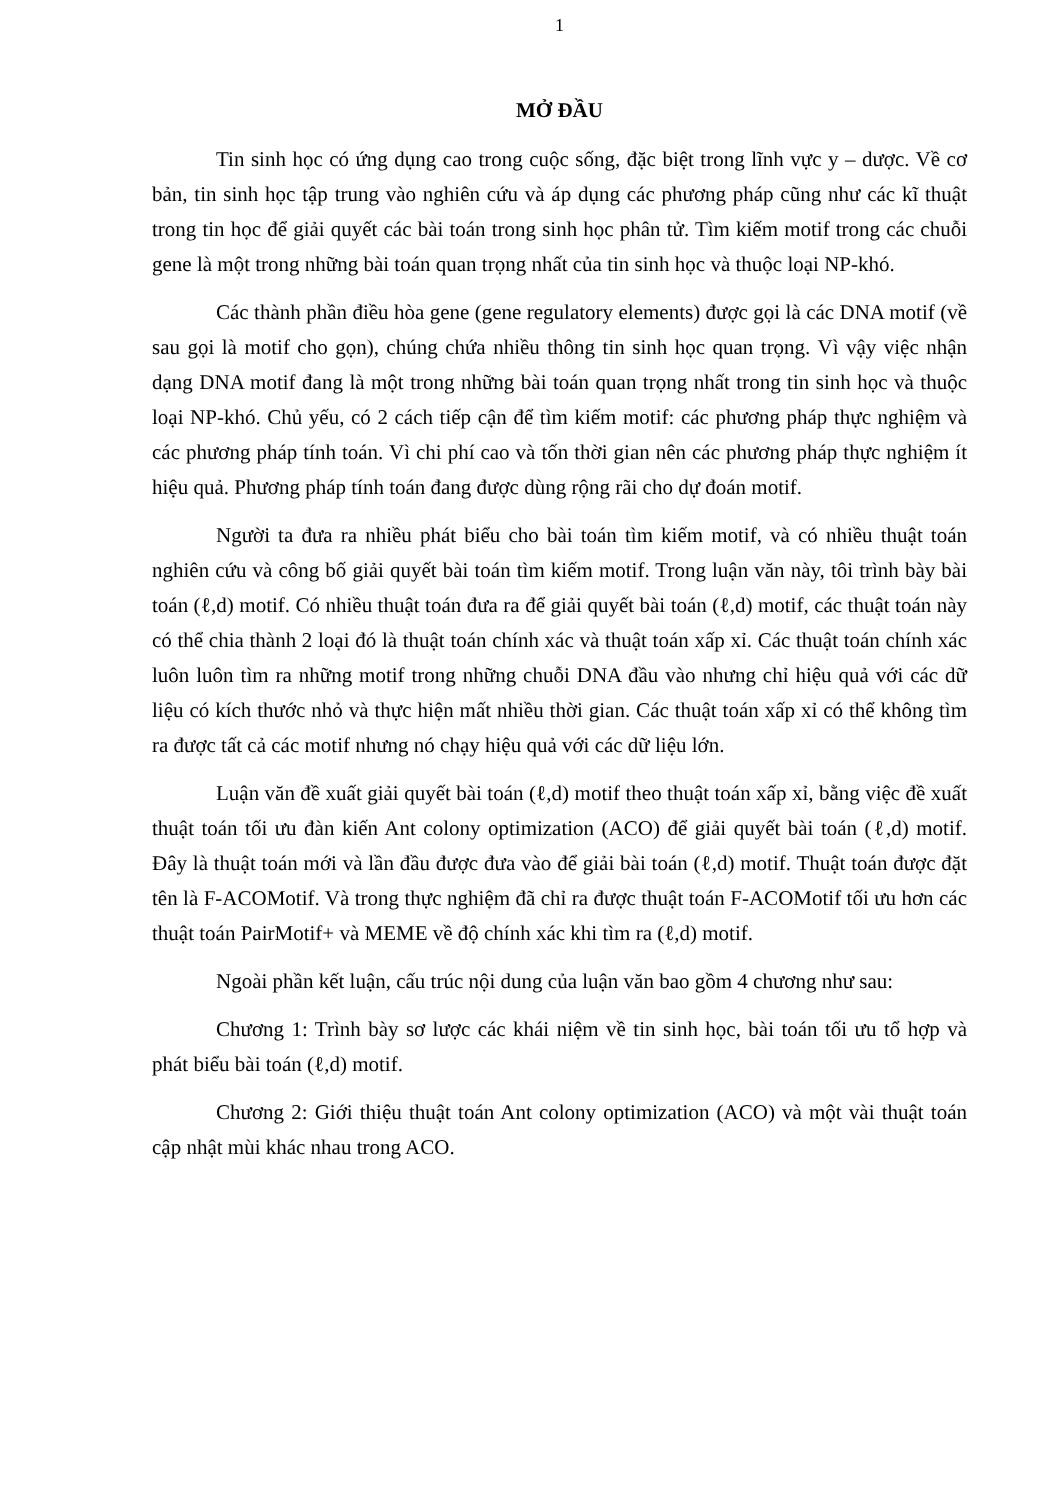1
MỞ ĐẦU
Tin sinh học có ứng dụng cao trong cuộc sống, đặc biệt trong lĩnh vực y – dược. Về cơ bản, tin sinh học tập trung vào nghiên cứu và áp dụng các phương pháp cũng như các kĩ thuật trong tin học để giải quyết các bài toán trong sinh học phân tử. Tìm kiếm motif trong các chuỗi gene là một trong những bài toán quan trọng nhất của tin sinh học và thuộc loại NP-khó.
Các thành phần điều hòa gene (gene regulatory elements) được gọi là các DNA motif (về sau gọi là motif cho gọn), chúng chứa nhiều thông tin sinh học quan trọng. Vì vậy việc nhận dạng DNA motif đang là một trong những bài toán quan trọng nhất trong tin sinh học và thuộc loại NP-khó. Chủ yếu, có 2 cách tiếp cận để tìm kiếm motif: các phương pháp thực nghiệm và các phương pháp tính toán. Vì chi phí cao và tốn thời gian nên các phương pháp thực nghiệm ít hiệu quả. Phương pháp tính toán đang được dùng rộng rãi cho dự đoán motif.
Người ta đưa ra nhiều phát biểu cho bài toán tìm kiếm motif, và có nhiều thuật toán nghiên cứu và công bố giải quyết bài toán tìm kiếm motif. Trong luận văn này, tôi trình bày bài toán (ℓ,d) motif. Có nhiều thuật toán đưa ra để giải quyết bài toán (ℓ,d) motif, các thuật toán này có thể chia thành 2 loại đó là thuật toán chính xác và thuật toán xấp xỉ. Các thuật toán chính xác luôn luôn tìm ra những motif trong những chuỗi DNA đầu vào nhưng chỉ hiệu quả với các dữ liệu có kích thước nhỏ và thực hiện mất nhiều thời gian. Các thuật toán xấp xỉ có thể không tìm ra được tất cả các motif nhưng nó chạy hiệu quả với các dữ liệu lớn.
Luận văn đề xuất giải quyết bài toán (ℓ,d) motif theo thuật toán xấp xỉ, bằng việc đề xuất thuật toán tối ưu đàn kiến Ant colony optimization (ACO) để giải quyết bài toán (ℓ,d) motif. Đây là thuật toán mới và lần đầu được đưa vào để giải bài toán (ℓ,d) motif. Thuật toán được đặt tên là F-ACOMotif. Và trong thực nghiệm đã chỉ ra được thuật toán F-ACOMotif tối ưu hơn các thuật toán PairMotif+ và MEME về độ chính xác khi tìm ra (ℓ,d) motif.
Ngoài phần kết luận, cấu trúc nội dung của luận văn bao gồm 4 chương như sau:
Chương 1: Trình bày sơ lược các khái niệm về tin sinh học, bài toán tối ưu tổ hợp và phát biểu bài toán (ℓ,d) motif.
Chương 2: Giới thiệu thuật toán Ant colony optimization (ACO) và một vài thuật toán cập nhật mùi khác nhau trong ACO.